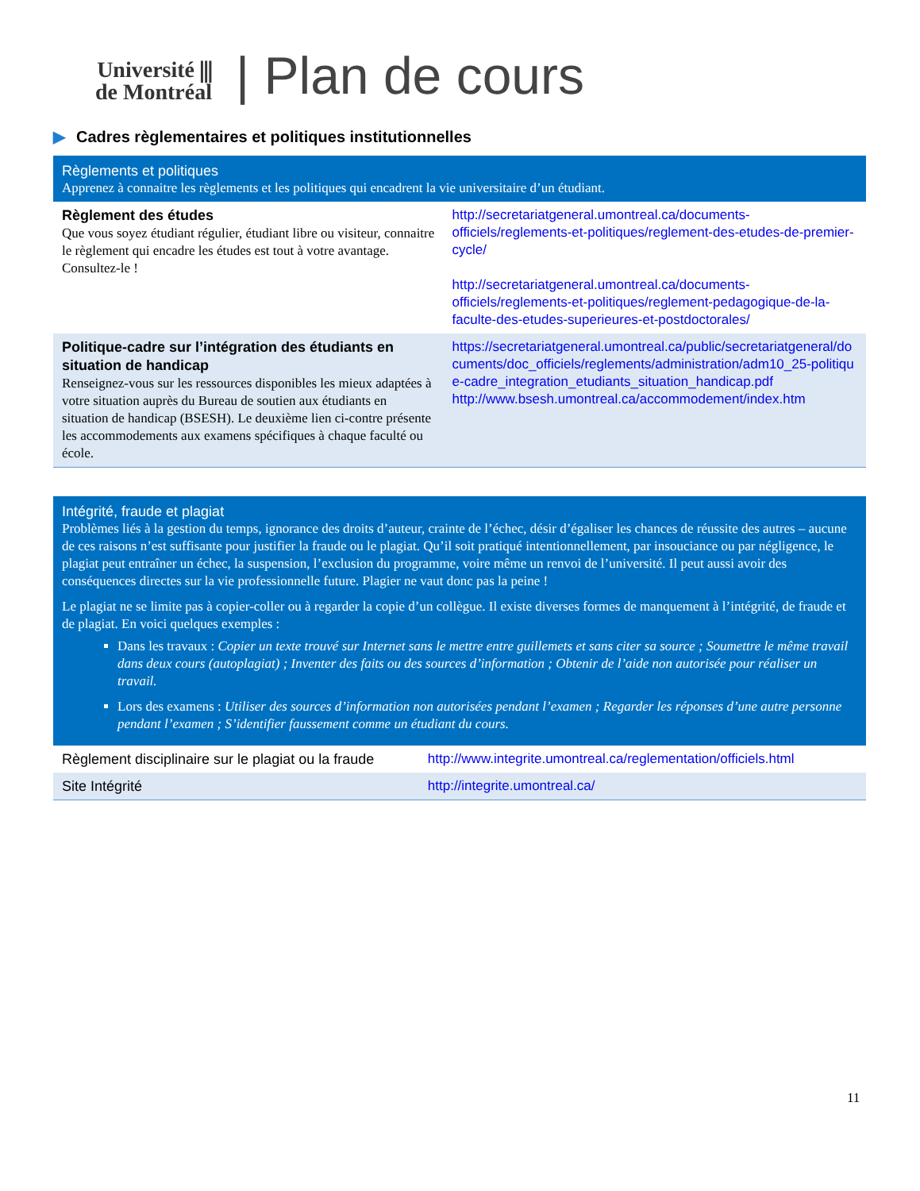Université ⫼
de Montréal
| Plan de cours
▶ Cadres règlementaires et politiques institutionnelles
| Règlements et politiques Apprenez à connaitre les règlements et les politiques qui encadrent la vie universitaire d’un étudiant. | |
| Règlement des études Que vous soyez étudiant régulier, étudiant libre ou visiteur, connaitre le règlement qui encadre les études est tout à votre avantage. Consultez-le ! | http://secretariatgeneral.umontreal.ca/documents-officiels/reglements-et-politiques/reglement-des-etudes-de-premier-cycle/ http://secretariatgeneral.umontreal.ca/documents-officiels/reglements-et-politiques/reglement-pedagogique-de-la-faculte-des-etudes-superieures-et-postdoctorales/ |
| Politique-cadre sur l’intégration des étudiants en situation de handicap Renseignez-vous sur les ressources disponibles les mieux adaptées à votre situation auprès du Bureau de soutien aux étudiants en situation de handicap (BSESH). Le deuxième lien ci-contre présente les accommodements aux examens spécifiques à chaque faculté ou école. | https://secretariatgeneral.umontreal.ca/public/secretariatgeneral/documents/doc_officiels/reglements/administration/adm10_25-politique-cadre_integration_etudiants_situation_handicap.pdf http://www.bsesh.umontreal.ca/accommodement/index.htm |
| Intégrité, fraude et plagiat Problèmes liés à la gestion du temps, ignorance des droits d’auteur, crainte de l’échec, désir d’égaliser les chances de réussite des autres – aucune de ces raisons n’est suffisante pour justifier la fraude ou le plagiat. Qu’il soit pratiqué intentionnellement, par insouciance ou par négligence, le plagiat peut entraîner un échec, la suspension, l’exclusion du programme, voire même un renvoi de l’université. Il peut aussi avoir des conséquences directes sur la vie professionnelle future. Plagier ne vaut donc pas la peine ! Le plagiat ne se limite pas à copier-coller ou à regarder la copie d’un collègue. Il existe diverses formes de manquement à l’intégrité, de fraude et de plagiat. En voici quelques exemples : Dans les travaux : Copier un texte trouvé sur Internet sans le mettre entre guillemets et sans citer sa source ; Soumettre le même travail dans deux cours (autoplagiat) ; Inventer des faits ou des sources d’information ; Obtenir de l’aide non autorisée pour réaliser un travail. Lors des examens : Utiliser des sources d’information non autorisées pendant l’examen ; Regarder les réponses d’une autre personne pendant l’examen ; S’identifier faussement comme un étudiant du cours. | |
| Règlement disciplinaire sur le plagiat ou la fraude | http://www.integrite.umontreal.ca/reglementation/officiels.html |
| Site Intégrité | http://integrite.umontreal.ca/ |
11